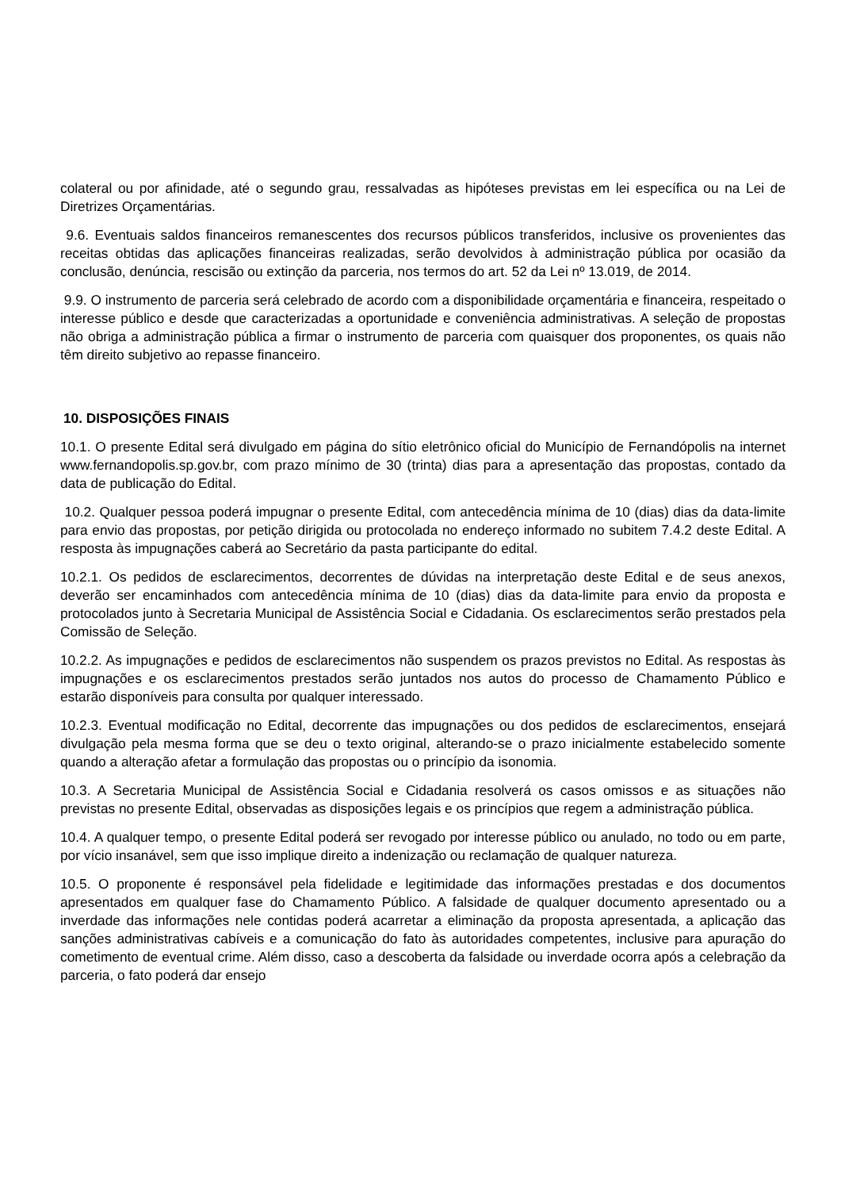colateral ou por afinidade, até o segundo grau, ressalvadas as hipóteses previstas em lei específica ou na Lei de Diretrizes Orçamentárias.
9.6. Eventuais saldos financeiros remanescentes dos recursos públicos transferidos, inclusive os provenientes das receitas obtidas das aplicações financeiras realizadas, serão devolvidos à administração pública por ocasião da conclusão, denúncia, rescisão ou extinção da parceria, nos termos do art. 52 da Lei nº 13.019, de 2014.
9.9. O instrumento de parceria será celebrado de acordo com a disponibilidade orçamentária e financeira, respeitado o interesse público e desde que caracterizadas a oportunidade e conveniência administrativas. A seleção de propostas não obriga a administração pública a firmar o instrumento de parceria com quaisquer dos proponentes, os quais não têm direito subjetivo ao repasse financeiro.
10. DISPOSIÇÕES FINAIS
10.1. O presente Edital será divulgado em página do sítio eletrônico oficial do Município de Fernandópolis na internet www.fernandopolis.sp.gov.br, com prazo mínimo de 30 (trinta) dias para a apresentação das propostas, contado da data de publicação do Edital.
10.2. Qualquer pessoa poderá impugnar o presente Edital, com antecedência mínima de 10 (dias) dias da data-limite para envio das propostas, por petição dirigida ou protocolada no endereço informado no subitem 7.4.2 deste Edital. A resposta às impugnações caberá ao Secretário da pasta participante do edital.
10.2.1. Os pedidos de esclarecimentos, decorrentes de dúvidas na interpretação deste Edital e de seus anexos, deverão ser encaminhados com antecedência mínima de 10 (dias) dias da data-limite para envio da proposta e protocolados junto à Secretaria Municipal de Assistência Social e Cidadania. Os esclarecimentos serão prestados pela Comissão de Seleção.
10.2.2. As impugnações e pedidos de esclarecimentos não suspendem os prazos previstos no Edital. As respostas às impugnações e os esclarecimentos prestados serão juntados nos autos do processo de Chamamento Público e estarão disponíveis para consulta por qualquer interessado.
10.2.3. Eventual modificação no Edital, decorrente das impugnações ou dos pedidos de esclarecimentos, ensejará divulgação pela mesma forma que se deu o texto original, alterando-se o prazo inicialmente estabelecido somente quando a alteração afetar a formulação das propostas ou o princípio da isonomia.
10.3. A Secretaria Municipal de Assistência Social e Cidadania resolverá os casos omissos e as situações não previstas no presente Edital, observadas as disposições legais e os princípios que regem a administração pública.
10.4. A qualquer tempo, o presente Edital poderá ser revogado por interesse público ou anulado, no todo ou em parte, por vício insanável, sem que isso implique direito a indenização ou reclamação de qualquer natureza.
10.5. O proponente é responsável pela fidelidade e legitimidade das informações prestadas e dos documentos apresentados em qualquer fase do Chamamento Público. A falsidade de qualquer documento apresentado ou a inverdade das informações nele contidas poderá acarretar a eliminação da proposta apresentada, a aplicação das sanções administrativas cabíveis e a comunicação do fato às autoridades competentes, inclusive para apuração do cometimento de eventual crime. Além disso, caso a descoberta da falsidade ou inverdade ocorra após a celebração da parceria, o fato poderá dar ensejo